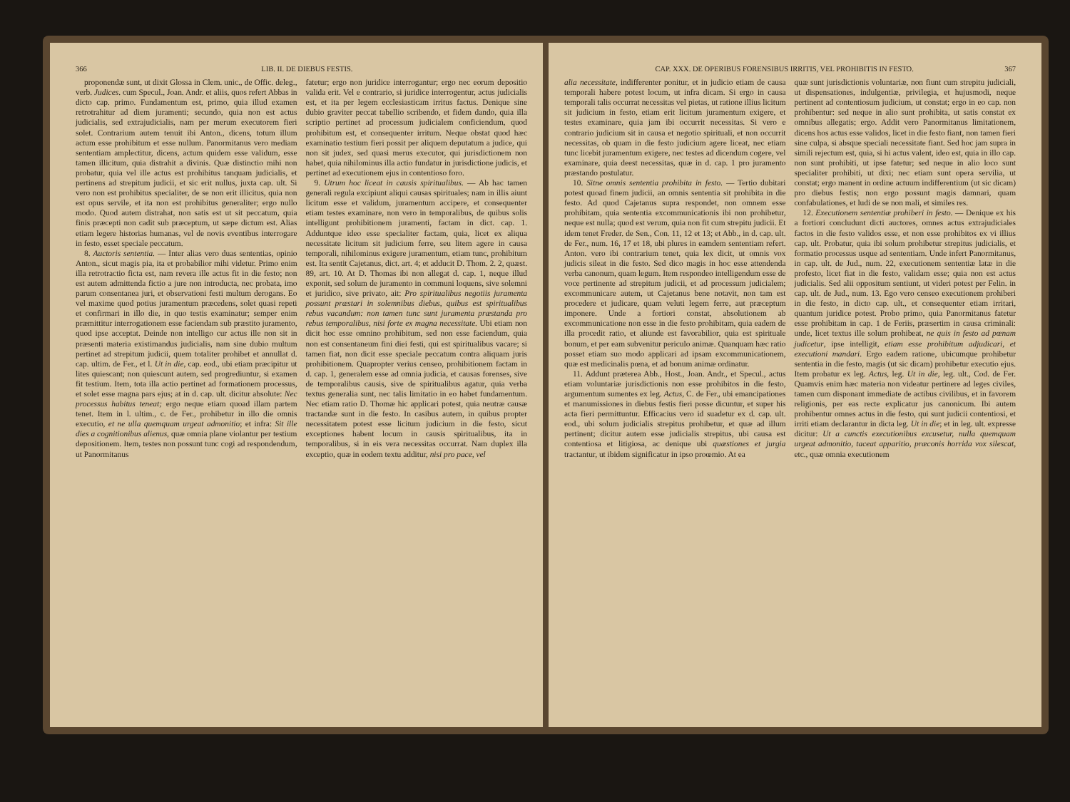366 LIB. II. DE DIEBUS FESTIS.
proponendæ sunt, ut dixit Glossa in Clem. unic., de Offic. deleg., verb. Judices. cum Specul., Joan. Andr. et aliis, quos refert Abbas in dicto cap. primo. Fundamentum est, primo, quia illud examen retrotrahitur ad diem juramenti; secundo, quia non est actus judicialis, sed extrajudicialis, nam per merum executorem fieri solet. Contrarium autem tenuit ibi Anton., dicens, totum illum actum esse prohibitum et esse nullum. Panormitanus vero mediam sententiam amplectitur, dicens, actum quidem esse validum, esse tamen illicitum, quia distrahit a divinis. Quæ distinctio mihi non probatur, quia vel ille actus est prohibitus tanquam judicialis, et pertinens ad strepitum judicii, et sic erit nullus, juxta cap. ult. Si vero non est prohibitus specialiter, de se non erit illicitus, quia non est opus servile, et ita non est prohibitus generaliter; ergo nullo modo. Quod autem distrahat, non satis est ut sit peccatum, quia finis præcepti non cadit sub præceptum, ut sæpe dictum est. Alias etiam legere historias humanas, vel de novis eventibus interrogare in festo, esset speciale peccatum.
8. Auctoris sententia. — Inter alias vero duas sententias, opinio Anton., sicut magis pia, ita et probabilior mihi videtur. Primo enim illa retrotractio ficta est, nam revera ille actus fit in die festo; non est autem admittenda fictio a jure non introducta, nec probata, imo parum consentanea juri, et observationi festi multum derogans. Eo vel maxime quod potius juramentum præcedens, solet quasi repeti et confirmari in illo die, in quo testis examinatur; semper enim præmittitur interrogationem esse faciendam sub præstito juramento, quod ipse acceptat. Deinde non intelligo cur actus ille non sit in præsenti materia existimandus judicialis, nam sine dubio multum pertinet ad strepitum judicii, quem totaliter prohibet et annullat d. cap. ultim. de Fer., et l. Ut in die, cap. eod., ubi etiam præcipitur ut lites quiescant; non quiescunt autem, sed progrediuntur, si examen fit testium. Item, tota illa actio pertinet ad formationem processus, et solet esse magna pars ejus; at in d. cap. ult. dicitur absolute: Nec processus habitus teneat; ergo neque etiam quoad illam partem tenet. Item in l. ultim., c. de Fer., prohibetur in illo die omnis executio, et ne ulla quemquam urgeat admonitio; et infra: Sit ille dies a cognitionibus alienus, quæ omnia plane violantur per testium depositionem. Item, testes non possunt tunc cogi ad respondendum, ut Panormitanus
fatetur; ergo non juridice interrogantur; ergo nec eorum depositio valida erit. Vel e contrario, si juridice interrogentur, actus judicialis est, et ita per legem ecclesiasticam irritus factus. Denique sine dubio graviter peccat tabellio scribendo, et fidem dando, quia illa scriptio pertinet ad processum judicialem conficiendum, quod prohibitum est, et consequenter irritum. Neque obstat quod hæc examinatio testium fieri possit per aliquem deputatum a judice, qui non sit judex, sed quasi merus executor, qui jurisdictionem non habet, quia nihilominus illa actio fundatur in jurisdictione judicis, et pertinet ad executionem ejus in contentioso foro.
9. Utrum hoc liceat in causis spiritualibus. — Ab hac tamen generali regula excipiunt aliqui causas spirituales; nam in illis aiunt licitum esse et validum, juramentum accipere, et consequenter etiam testes examinare, non vero in temporalibus, de quibus solis intelligunt prohibitionem juramenti, factam in dict. cap. 1. Adduntque ideo esse specialiter factam, quia, licet ex aliqua necessitate licitum sit judicium ferre, seu litem agere in causa temporali, nihilominus exigere juramentum, etiam tunc, prohibitum est. Ita sentit Cajetanus, dict. art. 4; et adducit D. Thom. 2. 2, quæst. 89, art. 10. At D. Thomas ibi non allegat d. cap. 1, neque illud exponit, sed solum de juramento in communi loquens, sive solemni et juridico, sive privato, ait: Pro spiritualibus negotiis juramenta possunt præstari in solemnibus diebus, quibus est spiritualibus rebus vacandum: non tamen tunc sunt juramenta præstanda pro rebus temporalibus, nisi forte ex magna necessitate. Ubi etiam non dicit hoc esse omnino prohibitum, sed non esse faciendum, quia non est consentaneum fini diei festi, qui est spiritualibus vacare; si tamen fiat, non dicit esse speciale peccatum contra aliquam juris prohibitionem. Quapropter verius censeo, prohibitionem factam in d. cap. 1, generalem esse ad omnia judicia, et causas forenses, sive de temporalibus causis, sive de spiritualibus agatur, quia verba textus generalia sunt, nec talis limitatio in eo habet fundamentum. Nec etiam ratio D. Thomæ hic applicari potest, quia neutræ causæ tractandæ sunt in die festo. In casibus autem, in quibus propter necessitatem potest esse licitum judicium in die festo, sicut exceptiones habent locum in causis spiritualibus, ita in temporalibus, si in eis vera necessitas occurrat. Nam duplex illa exceptio, quæ in eodem textu additur, nisi pro pace, vel
CAP. XXX. DE OPERIBUS FORENSIBUS IRRITIS, VEL PROHIBITIS IN FESTO. 367
alia necessitate, indifferenter ponitur, et in judicio etiam de causa temporali habere potest locum, ut infra dicam. Si ergo in causa temporali talis occurrat necessitas vel pietas, ut ratione illius licitum sit judicium in festo, etiam erit licitum juramentum exigere, et testes examinare, quia jam ibi occurrit necessitas. Si vero e contrario judicium sit in causa et negotio spirituali, et non occurrit necessitas, ob quam in die festo judicium agere liceat, nec etiam tunc licebit juramentum exigere, nec testes ad dicendum cogere, vel examinare, quia deest necessitas, quæ in d. cap. 1 pro juramento præstando postulatur.
10. Sitne omnis sententia prohibita in festo. — Tertio dubitari potest quoad finem judicii, an omnis sententia sit prohibita in die festo. Ad quod Cajetanus supra respondet, non omnem esse prohibitam, quia sententia excommunicationis ibi non prohibetur, neque est nulla; quod est verum, quia non fit cum strepitu judicii. Et idem tenet Freder. de Sen., Con. 11, 12 et 13; et Abb., in d. cap. ult. de Fer., num. 16, 17 et 18, ubi plures in eamdem sententiam refert. Anton. vero ibi contrarium tenet, quia lex dicit, ut omnis vox judicis sileat in die festo. Sed dico magis in hoc esse attendenda verba canonum, quam legum. Item respondeo intelligendum esse de voce pertinente ad strepitum judicii, et ad processum judicialem; excommunicare autem, ut Cajetanus bene notavit, non tam est procedere et judicare, quam veluti legem ferre, aut præceptum imponere. Unde a fortiori constat, absolutionem ab excommunicatione non esse in die festo prohibitam, quia eadem de illa procedit ratio, et aliunde est favorabilior, quia est spirituale bonum, et per eam subvenitur periculo animæ. Quanquam hæc ratio posset etiam suo modo applicari ad ipsam excommunicationem, quæ est medicinalis pœna, et ad bonum animæ ordinatur.
11. Addunt præterea Abb., Host., Joan. Andr., et Specul., actus etiam voluntariæ jurisdictionis non esse prohibitos in die festo, argumentum sumentes ex leg. Actus, C. de Fer., ubi emancipationes et manumissiones in diebus festis fieri posse dicuntur, et super his acta fieri permittuntur. Efficacius vero id suadetur ex d. cap. ult. eod., ubi solum judicialis strepitus prohibetur, et quæ ad illum pertinent; dicitur autem esse judicialis strepitus, ubi causa est contentiosa et litigiosa, ac denique ubi quæstiones et jurgia tractantur, ut ibidem significatur in ipso proœmio. At ea
quæ sunt jurisdictionis voluntariæ, non fiunt cum strepitu judiciali, ut dispensationes, indulgentiæ, privilegia, et hujusmodi, neque pertinent ad contentiosum judicium, ut constat; ergo in eo cap. non prohibentur: sed neque in alio sunt prohibita, ut satis constat ex omnibus allegatis; ergo. Addit vero Panormitanus limitationem, dicens hos actus esse validos, licet in die festo fiant, non tamen fieri sine culpa, si absque speciali necessitate fiant. Sed hoc jam supra in simili rejectum est, quia, si hi actus valent, ideo est, quia in illo cap. non sunt prohibiti, ut ipse fatetur; sed neque in alio loco sunt specialiter prohibiti, ut dixi; nec etiam sunt opera servilia, ut constat; ergo manent in ordine actuum indifferentium (ut sic dicam) pro diebus festis; non ergo possunt magis damnari, quam confabulationes, et ludi de se non mali, et similes res.
12. Executionem sententiæ prohiberi in festo. — Denique ex his a fortiori concludunt dicti auctores, omnes actus extrajudiciales factos in die festo validos esse, et non esse prohibitos ex vi illius cap. ult. Probatur, quia ibi solum prohibetur strepitus judicialis, et formatio processus usque ad sententiam. Unde infert Panormitanus, in cap. ult. de Jud., num. 22, executionem sententiæ latæ in die profesto, licet fiat in die festo, validam esse; quia non est actus judicialis. Sed alii oppositum sentiunt, ut videri potest per Felin. in cap. ult. de Jud., num. 13. Ego vero censeo executionem prohiberi in die festo, in dicto cap. ult., et consequenter etiam irritari, quantum juridice potest. Probo primo, quia Panormitanus fatetur esse prohibitam in cap. 1 de Feriis, præsertim in causa criminali: unde, licet textus ille solum prohibeat, ne quis in festo ad pœnam judicetur, ipse intelligit, etiam esse prohibitum adjudicari, et executioni mandari. Ergo eadem ratione, ubicumque prohibetur sententia in die festo, magis (ut sic dicam) prohibetur executio ejus. Item probatur ex leg. Actus, leg. Ut in die, leg. ult., Cod. de Fer. Quamvis enim hæc materia non videatur pertinere ad leges civiles, tamen cum disponant immediate de actibus civilibus, et in favorem religionis, per eas recte explicatur jus canonicum. Ibi autem prohibentur omnes actus in die festo, qui sunt judicii contentiosi, et irriti etiam declarantur in dicta leg. Ut in die; et in leg. ult. expresse dicitur: Ut a cunctis executionibus excusetur, nulla quemquam urgeat admonitio, taceat apparitio, præconis horrida vox silescat, etc., quæ omnia executionem